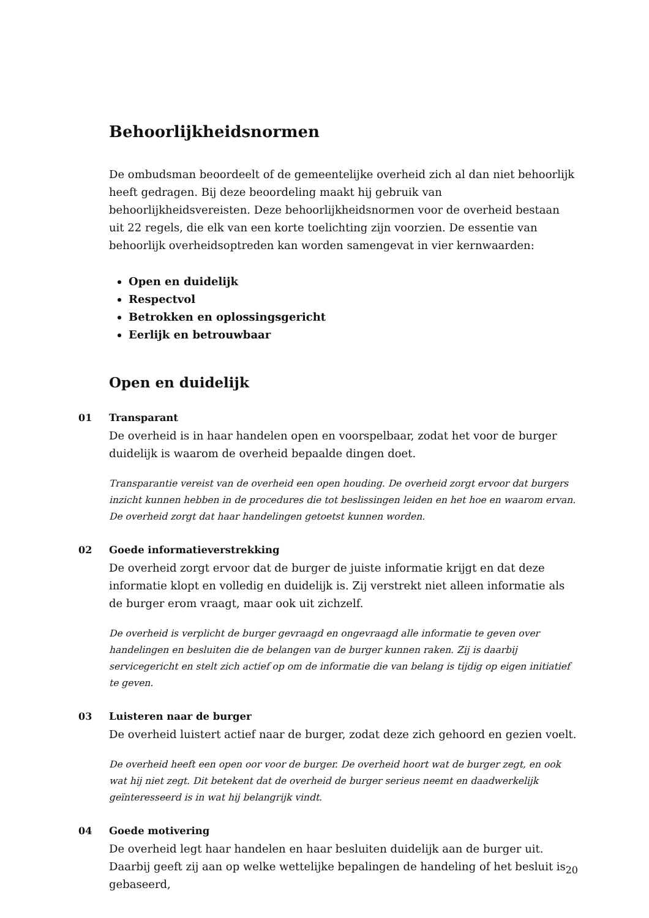Behoorlijkheidsnormen
De ombudsman beoordeelt of de gemeentelijke overheid zich al dan niet behoorlijk heeft gedragen. Bij deze beoordeling maakt hij gebruik van behoorlijkheidsvereisten. Deze behoorlijkheidsnormen voor de overheid bestaan uit 22 regels, die elk van een korte toelichting zijn voorzien. De essentie van behoorlijk overheidsoptreden kan worden samengevat in vier kernwaarden:
Open en duidelijk
Respectvol
Betrokken en oplossingsgericht
Eerlijk en betrouwbaar
Open en duidelijk
01 Transparant
De overheid is in haar handelen open en voorspelbaar, zodat het voor de burger duidelijk is waarom de overheid bepaalde dingen doet.
Transparantie vereist van de overheid een open houding. De overheid zorgt ervoor dat burgers inzicht kunnen hebben in de procedures die tot beslissingen leiden en het hoe en waarom ervan. De overheid zorgt dat haar handelingen getoetst kunnen worden.
02 Goede informatieverstrekking
De overheid zorgt ervoor dat de burger de juiste informatie krijgt en dat deze informatie klopt en volledig en duidelijk is. Zij verstrekt niet alleen informatie als de burger erom vraagt, maar ook uit zichzelf.
De overheid is verplicht de burger gevraagd en ongevraagd alle informatie te geven over handelingen en besluiten die de belangen van de burger kunnen raken. Zij is daarbij servicegericht en stelt zich actief op om de informatie die van belang is tijdig op eigen initiatief te geven.
03 Luisteren naar de burger
De overheid luistert actief naar de burger, zodat deze zich gehoord en gezien voelt.
De overheid heeft een open oor voor de burger. De overheid hoort wat de burger zegt, en ook wat hij niet zegt. Dit betekent dat de overheid de burger serieus neemt en daadwerkelijk geïnteresseerd is in wat hij belangrijk vindt.
04 Goede motivering
De overheid legt haar handelen en haar besluiten duidelijk aan de burger uit. Daarbij geeft zij aan op welke wettelijke bepalingen de handeling of het besluit is gebaseerd,
20